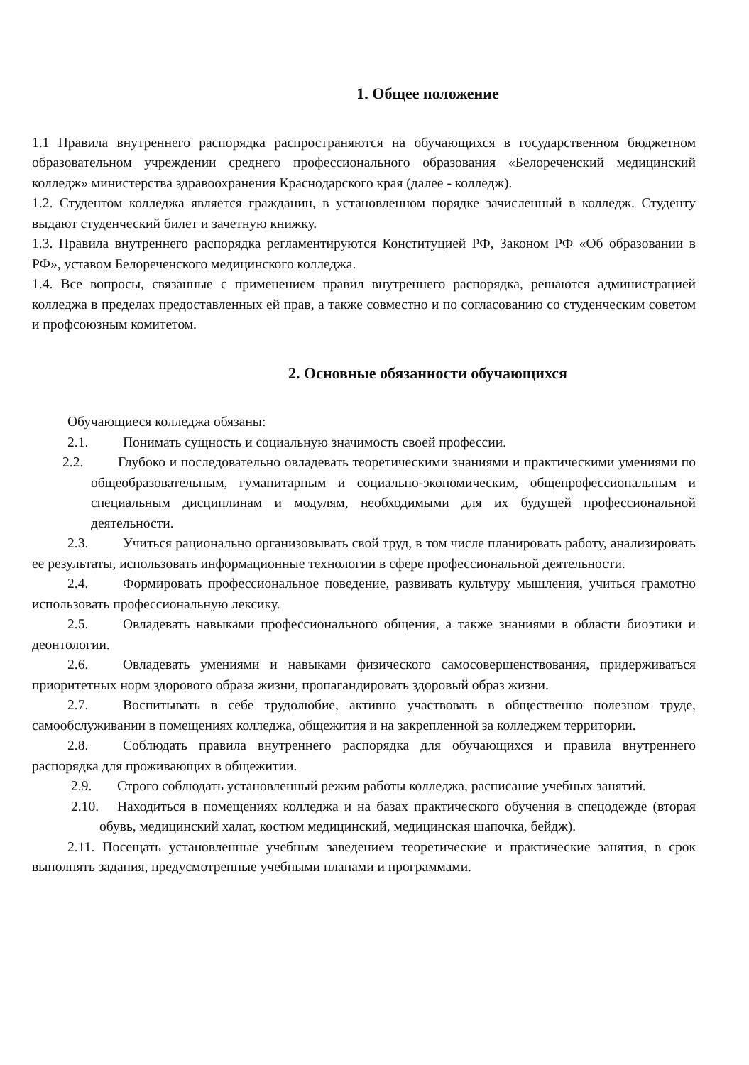1. Общее положение
1.1 Правила внутреннего распорядка распространяются на обучающихся в государственном бюджетном образовательном учреждении среднего профессионального образования «Белореченский медицинский колледж» министерства здравоохранения Краснодарского края (далее - колледж).
1.2. Студентом колледжа является гражданин, в установленном порядке зачисленный в колледж. Студенту выдают студенческий билет и зачетную книжку.
1.3. Правила внутреннего распорядка регламентируются Конституцией РФ, Законом РФ «Об образовании в РФ», уставом Белореченского медицинского колледжа.
1.4. Все вопросы, связанные с применением правил внутреннего распорядка, решаются администрацией колледжа в пределах предоставленных ей прав, а также совместно и по согласованию со студенческим советом и профсоюзным комитетом.
2. Основные обязанности обучающихся
Обучающиеся колледжа обязаны:
2.1. Понимать сущность и социальную значимость своей профессии.
2.2. Глубоко и последовательно овладевать теоретическими знаниями и практическими умениями по общеобразовательным, гуманитарным и социально-экономическим, общепрофессиональным и специальным дисциплинам и модулям, необходимыми для их будущей профессиональной деятельности.
2.3. Учиться рационально организовывать свой труд, в том числе планировать работу, анализировать ее результаты, использовать информационные технологии в сфере профессиональной деятельности.
2.4. Формировать профессиональное поведение, развивать культуру мышления, учиться грамотно использовать профессиональную лексику.
2.5. Овладевать навыками профессионального общения, а также знаниями в области биоэтики и деонтологии.
2.6. Овладевать умениями и навыками физического самосовершенствования, придерживаться приоритетных норм здорового образа жизни, пропагандировать здоровый образ жизни.
2.7. Воспитывать в себе трудолюбие, активно участвовать в общественно полезном труде, самообслуживании в помещениях колледжа, общежития и на закрепленной за колледжем территории.
2.8. Соблюдать правила внутреннего распорядка для обучающихся и правила внутреннего распорядка для проживающих в общежитии.
2.9. Строго соблюдать установленный режим работы колледжа, расписание учебных занятий.
2.10. Находиться в помещениях колледжа и на базах практического обучения в спецодежде (вторая обувь, медицинский халат, костюм медицинский, медицинская шапочка, бейдж).
2.11. Посещать установленные учебным заведением теоретические и практические занятия, в срок выполнять задания, предусмотренные учебными планами и программами.